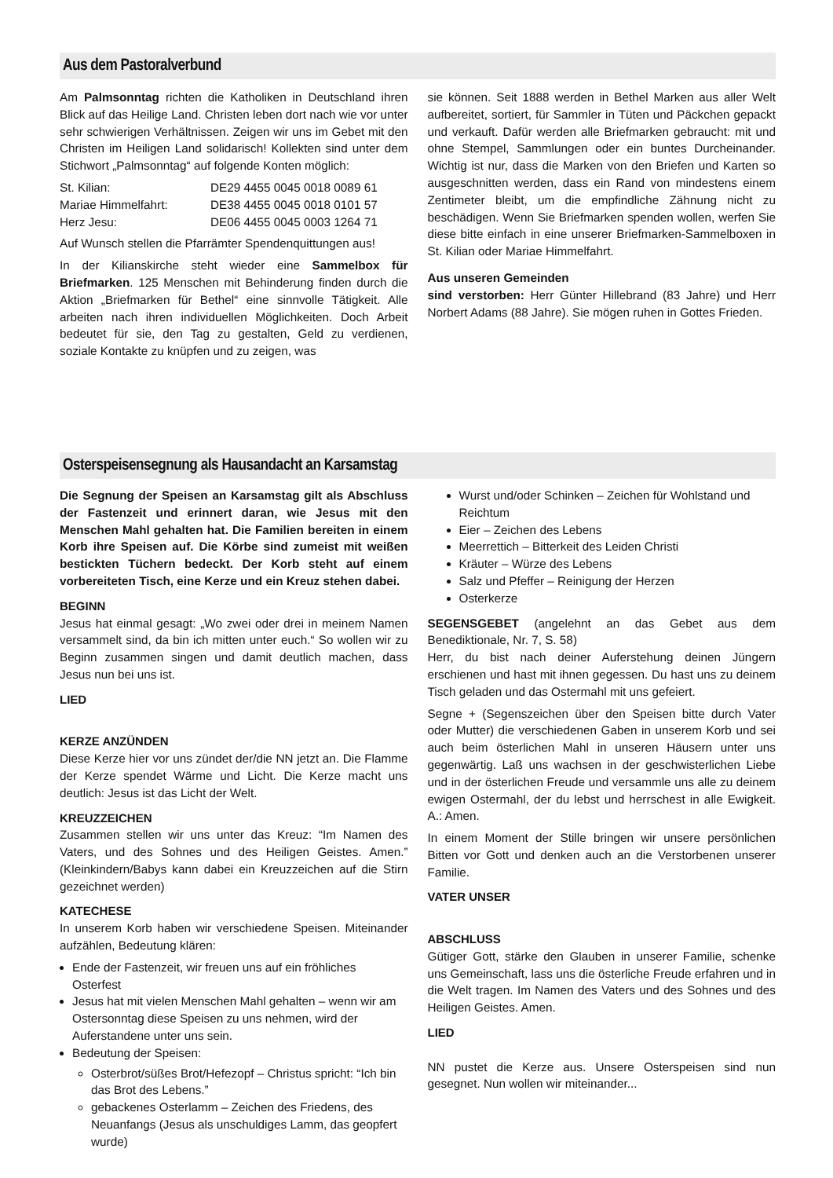Aus dem Pastoralverbund
Am Palmsonntag richten die Katholiken in Deutschland ihren Blick auf das Heilige Land. Christen leben dort nach wie vor unter sehr schwierigen Verhältnissen. Zeigen wir uns im Gebet mit den Christen im Heiligen Land solidarisch! Kollekten sind unter dem Stichwort „Palmsonntag“ auf folgende Konten möglich:
| St. Kilian: | DE29 4455 0045 0018 0089 61 |
| Mariae Himmelfahrt: | DE38 4455 0045 0018 0101 57 |
| Herz Jesu: | DE06 4455 0045 0003 1264 71 |
Auf Wunsch stellen die Pfarrämter Spendenquittungen aus!
In der Kilianskirche steht wieder eine Sammelbox für Briefmarken. 125 Menschen mit Behinderung finden durch die Aktion „Briefmarken für Bethel“ eine sinnvolle Tätigkeit. Alle arbeiten nach ihren individuellen Möglichkeiten. Doch Arbeit bedeutet für sie, den Tag zu gestalten, Geld zu verdienen, soziale Kontakte zu knüpfen und zu zeigen, was
sie können. Seit 1888 werden in Bethel Marken aus aller Welt aufbereitet, sortiert, für Sammler in Tüten und Päckchen gepackt und verkauft. Dafür werden alle Briefmarken gebraucht: mit und ohne Stempel, Sammlungen oder ein buntes Durcheinander. Wichtig ist nur, dass die Marken von den Briefen und Karten so ausgeschnitten werden, dass ein Rand von mindestens einem Zentimeter bleibt, um die empfindliche Zähnung nicht zu beschädigen. Wenn Sie Briefmarken spenden wollen, werfen Sie diese bitte einfach in eine unserer Briefmarken-Sammelboxen in St. Kilian oder Mariae Himmelfahrt.
Aus unseren Gemeinden
sind verstorben: Herr Günter Hillebrand (83 Jahre) und Herr Norbert Adams (88 Jahre). Sie mögen ruhen in Gottes Frieden.
Osterspeisensegnung als Hausandacht an Karsamstag
Die Segnung der Speisen an Karsamstag gilt als Abschluss der Fastenzeit und erinnert daran, wie Jesus mit den Menschen Mahl gehalten hat. Die Familien bereiten in einem Korb ihre Speisen auf. Die Körbe sind zumeist mit weißen bestickten Tüchern bedeckt. Der Korb steht auf einem vorbereiteten Tisch, eine Kerze und ein Kreuz stehen dabei.
BEGINN
Jesus hat einmal gesagt: „Wo zwei oder drei in meinem Namen versammelt sind, da bin ich mitten unter euch.“ So wollen wir zu Beginn zusammen singen und damit deutlich machen, dass Jesus nun bei uns ist.
LIED
KERZE ANZÜNDEN
Diese Kerze hier vor uns zündet der/die NN jetzt an. Die Flamme der Kerze spendet Wärme und Licht. Die Kerze macht uns deutlich: Jesus ist das Licht der Welt.
KREUZZEICHEN
Zusammen stellen wir uns unter das Kreuz: “Im Namen des Vaters, und des Sohnes und des Heiligen Geistes. Amen.” (Kleinkindern/Babys kann dabei ein Kreuzzeichen auf die Stirn gezeichnet werden)
KATECHESE
In unserem Korb haben wir verschiedene Speisen. Miteinander aufzählen, Bedeutung klären:
Ende der Fastenzeit, wir freuen uns auf ein fröhliches Osterfest
Jesus hat mit vielen Menschen Mahl gehalten – wenn wir am Ostersonntag diese Speisen zu uns nehmen, wird der Auferstandene unter uns sein.
Bedeutung der Speisen:
Osterbrot/süßes Brot/Hefezopf – Christus spricht: “Ich bin das Brot des Lebens.”
gebackenes Osterlamm – Zeichen des Friedens, des Neuanfangs (Jesus als unschuldiges Lamm, das geopfert wurde)
Wurst und/oder Schinken – Zeichen für Wohlstand und Reichtum
Eier – Zeichen des Lebens
Meerrettich – Bitterkeit des Leiden Christi
Kräuter – Würze des Lebens
Salz und Pfeffer – Reinigung der Herzen
Osterkerze
SEGENSGEBET (angelehnt an das Gebet aus dem Benediktionale, Nr. 7, S. 58)
Herr, du bist nach deiner Auferstehung deinen Jüngern erschienen und hast mit ihnen gegessen. Du hast uns zu deinem Tisch geladen und das Ostermahl mit uns gefeiert.
Segne + (Segenszeichen über den Speisen bitte durch Vater oder Mutter) die verschiedenen Gaben in unserem Korb und sei auch beim österlichen Mahl in unseren Häusern unter uns gegenwärtig. Laß uns wachsen in der geschwisterlichen Liebe und in der österlichen Freude und versammle uns alle zu deinem ewigen Ostermahl, der du lebst und herrschest in alle Ewigkeit. A.: Amen.
In einem Moment der Stille bringen wir unsere persönlichen Bitten vor Gott und denken auch an die Verstorbenen unserer Familie.
VATER UNSER
ABSCHLUSS
Gütiger Gott, stärke den Glauben in unserer Familie, schenke uns Gemeinschaft, lass uns die österliche Freude erfahren und in die Welt tragen. Im Namen des Vaters und des Sohnes und des Heiligen Geistes. Amen.
LIED
NN pustet die Kerze aus. Unsere Osterspeisen sind nun gesegnet. Nun wollen wir miteinander...